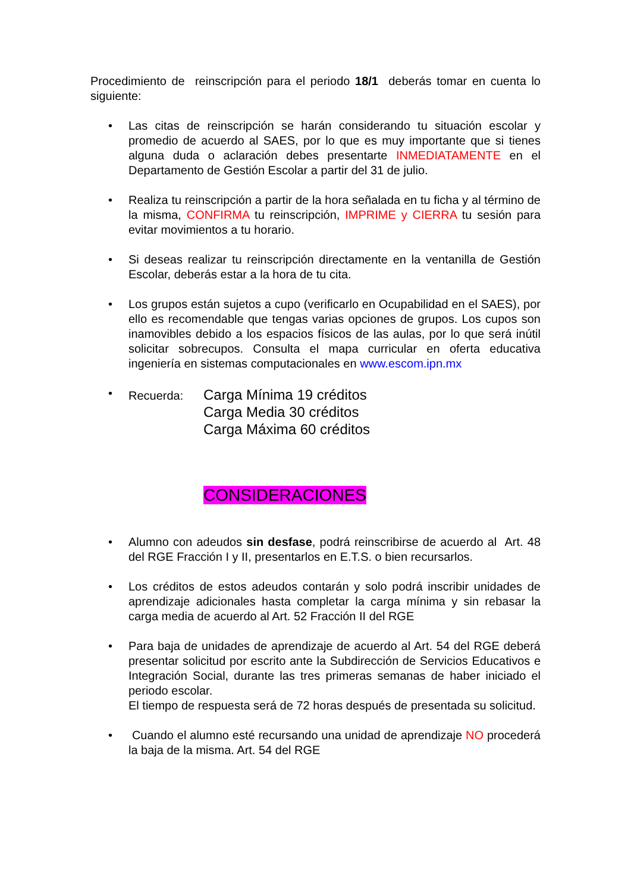Procedimiento de reinscripción para el periodo 18/1 deberás tomar en cuenta lo siguiente:
• Las citas de reinscripción se harán considerando tu situación escolar y promedio de acuerdo al SAES, por lo que es muy importante que si tienes alguna duda o aclaración debes presentarte INMEDIATAMENTE en el Departamento de Gestión Escolar a partir del 31 de julio.
• Realiza tu reinscripción a partir de la hora señalada en tu ficha y al término de la misma, CONFIRMA tu reinscripción, IMPRIME y CIERRA tu sesión para evitar movimientos a tu horario.
• Si deseas realizar tu reinscripción directamente en la ventanilla de Gestión Escolar, deberás estar a la hora de tu cita.
• Los grupos están sujetos a cupo (verificarlo en Ocupabilidad en el SAES), por ello es recomendable que tengas varias opciones de grupos. Los cupos son inamovibles debido a los espacios físicos de las aulas, por lo que será inútil solicitar sobrecupos. Consulta el mapa curricular en oferta educativa ingeniería en sistemas computacionales en www.escom.ipn.mx
•
Recuerda:
Carga Mínima 19 créditos
Carga Media 30 créditos
Carga Máxima 60 créditos
CONSIDERACIONES
• Alumno con adeudos sin desfase, podrá reinscribirse de acuerdo al Art. 48 del RGE Fracción I y II, presentarlos en E.T.S. o bien recursarlos.
• Los créditos de estos adeudos contarán y solo podrá inscribir unidades de aprendizaje adicionales hasta completar la carga mínima y sin rebasar la carga media de acuerdo al Art. 52 Fracción II del RGE
• Para baja de unidades de aprendizaje de acuerdo al Art. 54 del RGE deberá presentar solicitud por escrito ante la Subdirección de Servicios Educativos e Integración Social, durante las tres primeras semanas de haber iniciado el periodo escolar.
El tiempo de respuesta será de 72 horas después de presentada su solicitud.
• Cuando el alumno esté recursando una unidad de aprendizaje NO procederá la baja de la misma. Art. 54 del RGE